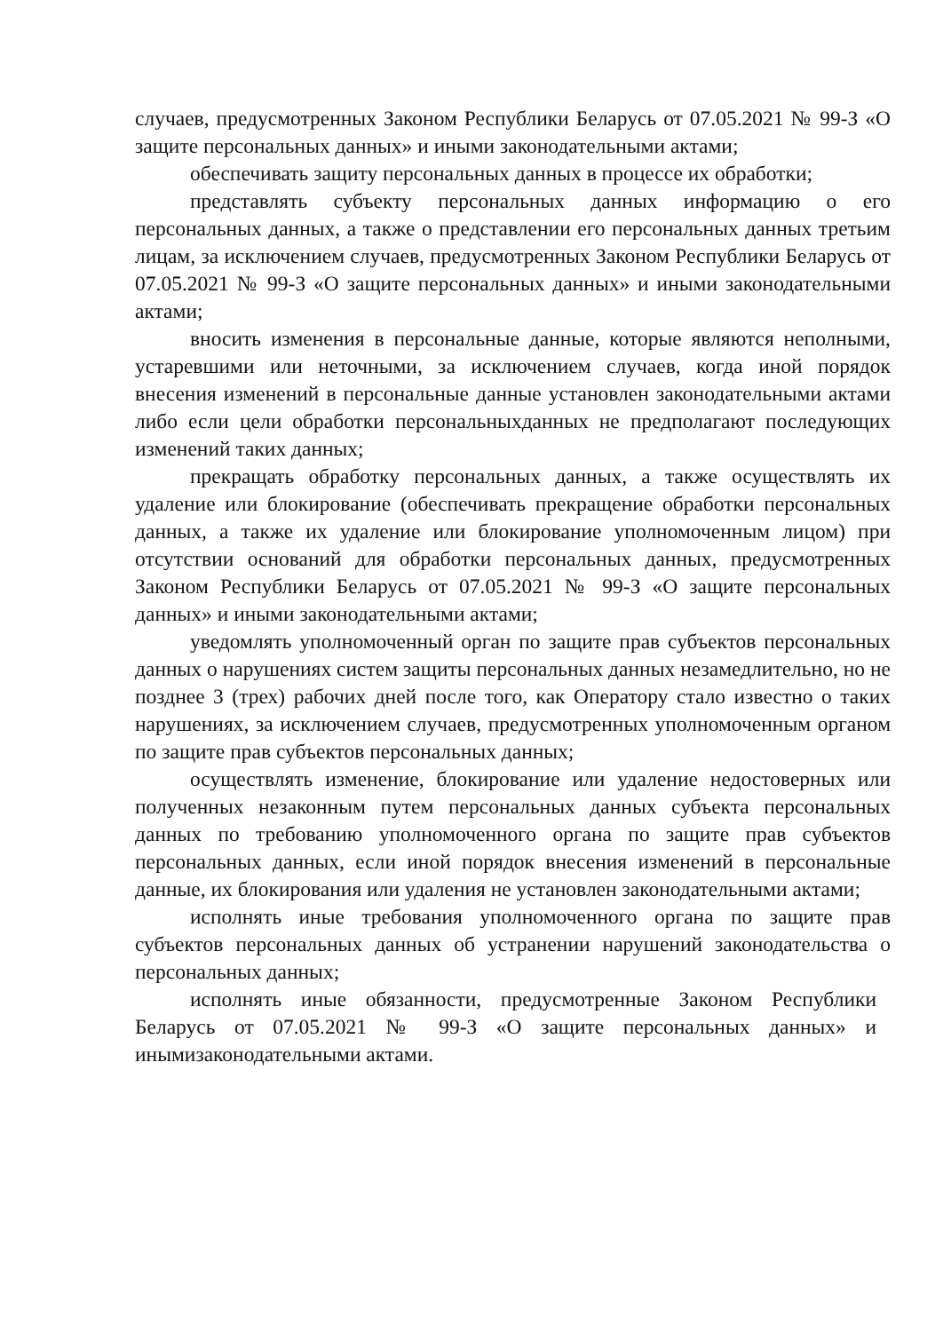случаев, предусмотренных Законом Республики Беларусь от 07.05.2021 № 99-З «О защите персональных данных» и иными законодательными актами;
обеспечивать защиту персональных данных в процессе их обработки;
представлять субъекту персональных данных информацию о его персональных данных, а также о представлении его персональных данных третьим лицам, за исключением случаев, предусмотренных Законом Республики Беларусь от 07.05.2021 № 99-З «О защите персональных данных» и иными законодательными актами;
вносить изменения в персональные данные, которые являются неполными, устаревшими или неточными, за исключением случаев, когда иной порядок внесения изменений в персональные данные установлен законодательными актами либо если цели обработки персональныхданных не предполагают последующих изменений таких данных;
прекращать обработку персональных данных, а также осуществлять их удаление или блокирование (обеспечивать прекращение обработки персональных данных, а также их удаление или блокирование уполномоченным лицом) при отсутствии оснований для обработки персональных данных, предусмотренных Законом Республики Беларусь от 07.05.2021 № 99-З «О защите персональных данных» и иными законодательными актами;
уведомлять уполномоченный орган по защите прав субъектов персональных данных о нарушениях систем защиты персональных данных незамедлительно, но не позднее 3 (трех) рабочих дней после того, как Оператору стало известно о таких нарушениях, за исключением случаев, предусмотренных уполномоченным органом по защите прав субъектов персональных данных;
осуществлять изменение, блокирование или удаление недостоверных или полученных незаконным путем персональных данных субъекта персональных данных по требованию уполномоченного органа по защите прав субъектов персональных данных, если иной порядок внесения изменений в персональные данные, их блокирования или удаления не установлен законодательными актами;
исполнять иные требования уполномоченного органа по защите прав субъектов персональных данных об устранении нарушений законодательства о персональных данных;
исполнять иные обязанности, предусмотренные Законом Республики Беларусь от 07.05.2021 № 99-З «О защите персональных данных» и инымизаконодательными актами.